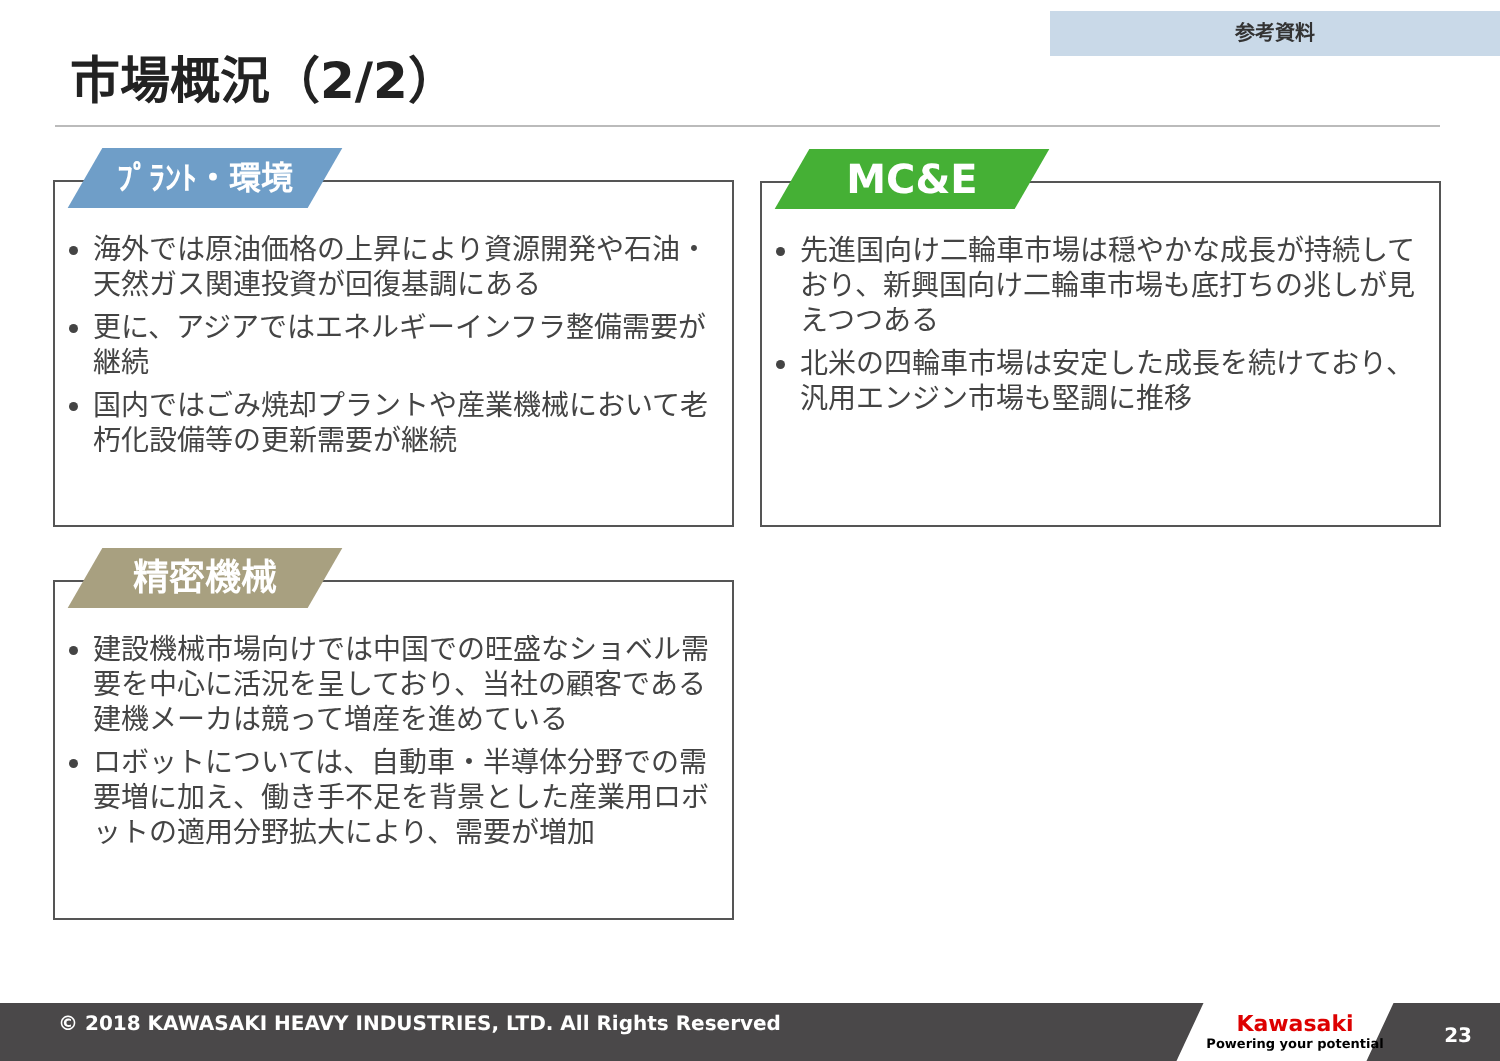参考資料
市場概況（2/2）
ﾌﾟﾗﾝﾄ・環境
海外では原油価格の上昇により資源開発や石油・天然ガス関連投資が回復基調にある
更に、アジアではエネルギーインフラ整備需要が継続
国内ではごみ焼却プラントや産業機械において老朽化設備等の更新需要が継続
MC&E
先進国向け二輪車市場は穏やかな成長が持続しており、新興国向け二輪車市場も底打ちの兆しが見えつつある
北米の四輪車市場は安定した成長を続けており、汎用エンジン市場も堅調に推移
精密機械
建設機械市場向けでは中国での旺盛なショベル需要を中心に活況を呈しており、当社の顧客である建機メーカは競って増産を進めている
ロボットについては、自動車・半導体分野での需要増に加え、働き手不足を背景とした産業用ロボットの適用分野拡大により、需要が増加
© 2018 KAWASAKI HEAVY INDUSTRIES, LTD. All Rights Reserved
Kawasaki
Powering your potential
23